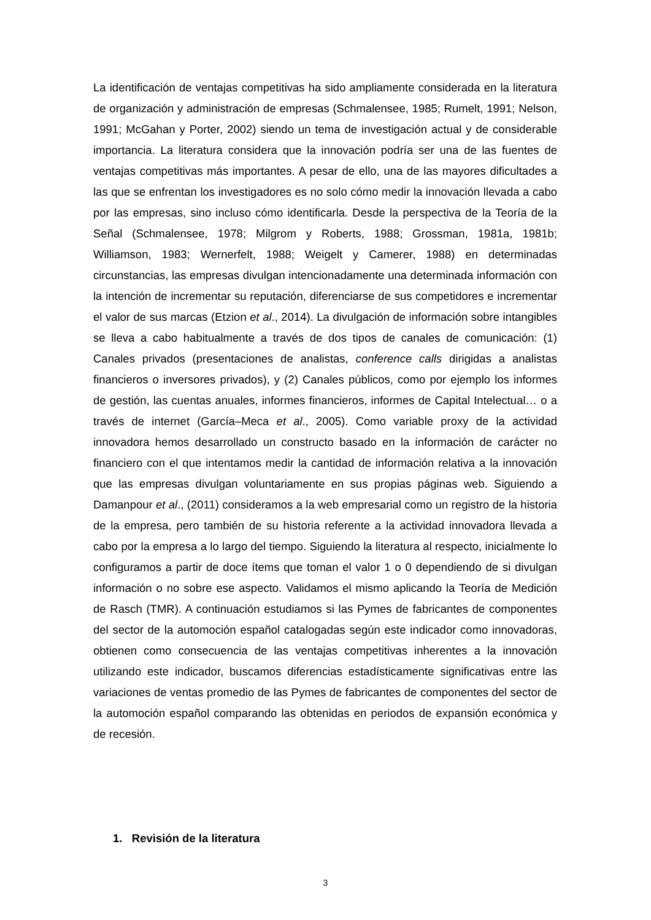La identificación de ventajas competitivas ha sido ampliamente considerada en la literatura de organización y administración de empresas (Schmalensee, 1985; Rumelt, 1991; Nelson, 1991; McGahan y Porter, 2002) siendo un tema de investigación actual y de considerable importancia. La literatura considera que la innovación podría ser una de las fuentes de ventajas competitivas más importantes. A pesar de ello, una de las mayores dificultades a las que se enfrentan los investigadores es no solo cómo medir la innovación llevada a cabo por las empresas, sino incluso cómo identificarla. Desde la perspectiva de la Teoría de la Señal (Schmalensee, 1978; Milgrom y Roberts, 1988; Grossman, 1981a, 1981b; Williamson, 1983; Wernerfelt, 1988; Weigelt y Camerer, 1988) en determinadas circunstancias, las empresas divulgan intencionadamente una determinada información con la intención de incrementar su reputación, diferenciarse de sus competidores e incrementar el valor de sus marcas (Etzion et al., 2014). La divulgación de información sobre intangibles se lleva a cabo habitualmente a través de dos tipos de canales de comunicación: (1) Canales privados (presentaciones de analistas, conference calls dirigidas a analistas financieros o inversores privados), y (2) Canales públicos, como por ejemplo los informes de gestión, las cuentas anuales, informes financieros, informes de Capital Intelectual… o a través de internet (García–Meca et al., 2005). Como variable proxy de la actividad innovadora hemos desarrollado un constructo basado en la información de carácter no financiero con el que intentamos medir la cantidad de información relativa a la innovación que las empresas divulgan voluntariamente en sus propias páginas web. Siguiendo a Damanpour et al., (2011) consideramos a la web empresarial como un registro de la historia de la empresa, pero también de su historia referente a la actividad innovadora llevada a cabo por la empresa a lo largo del tiempo. Siguiendo la literatura al respecto, inicialmente lo configuramos a partir de doce ítems que toman el valor 1 o 0 dependiendo de si divulgan información o no sobre ese aspecto. Validamos el mismo aplicando la Teoría de Medición de Rasch (TMR). A continuación estudiamos si las Pymes de fabricantes de componentes del sector de la automoción español catalogadas según este indicador como innovadoras, obtienen como consecuencia de las ventajas competitivas inherentes a la innovación utilizando este indicador, buscamos diferencias estadísticamente significativas entre las variaciones de ventas promedio de las Pymes de fabricantes de componentes del sector de la automoción español comparando las obtenidas en periodos de expansión económica y de recesión.
1. Revisión de la literatura
3